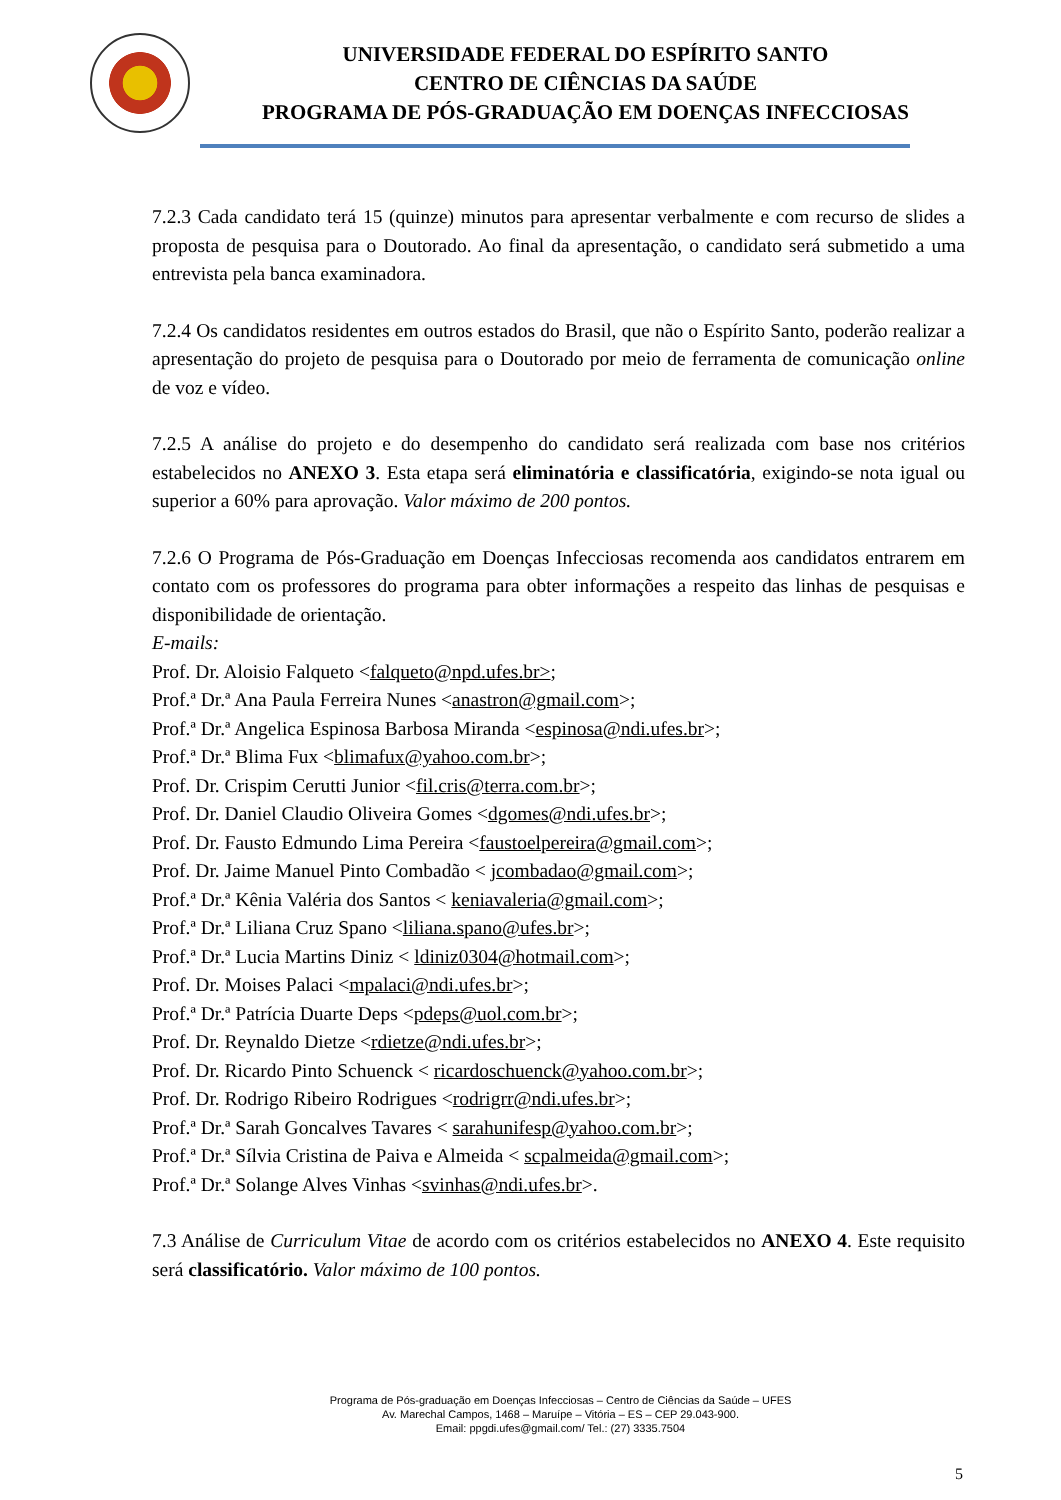UNIVERSIDADE FEDERAL DO ESPÍRITO SANTO
CENTRO DE CIÊNCIAS DA SAÚDE
PROGRAMA DE PÓS-GRADUAÇÃO EM DOENÇAS INFECCIOSAS
7.2.3 Cada candidato terá 15 (quinze) minutos para apresentar verbalmente e com recurso de slides a proposta de pesquisa para o Doutorado. Ao final da apresentação, o candidato será submetido a uma entrevista pela banca examinadora.
7.2.4 Os candidatos residentes em outros estados do Brasil, que não o Espírito Santo, poderão realizar a apresentação do projeto de pesquisa para o Doutorado por meio de ferramenta de comunicação online de voz e vídeo.
7.2.5 A análise do projeto e do desempenho do candidato será realizada com base nos critérios estabelecidos no ANEXO 3. Esta etapa será eliminatória e classificatória, exigindo-se nota igual ou superior a 60% para aprovação. Valor máximo de 200 pontos.
7.2.6 O Programa de Pós-Graduação em Doenças Infecciosas recomenda aos candidatos entrarem em contato com os professores do programa para obter informações a respeito das linhas de pesquisas e disponibilidade de orientação.
E-mails:
Prof. Dr. Aloisio Falqueto <falqueto@npd.ufes.br>;
Prof.ª Dr.ª Ana Paula Ferreira Nunes <anastron@gmail.com>;
Prof.ª Dr.ª Angelica Espinosa Barbosa Miranda <espinosa@ndi.ufes.br>;
Prof.ª Dr.ª Blima Fux <blimafux@yahoo.com.br>;
Prof. Dr. Crispim Cerutti Junior <fil.cris@terra.com.br>;
Prof. Dr. Daniel Claudio Oliveira Gomes <dgomes@ndi.ufes.br>;
Prof. Dr. Fausto Edmundo Lima Pereira <faustoelpereira@gmail.com>;
Prof. Dr. Jaime Manuel Pinto Combadão < jcombadao@gmail.com>;
Prof.ª Dr.ª Kênia Valéria dos Santos < keniavaleria@gmail.com>;
Prof.ª Dr.ª Liliana Cruz Spano <liliana.spano@ufes.br>;
Prof.ª Dr.ª Lucia Martins Diniz < ldiniz0304@hotmail.com>;
Prof. Dr. Moises Palaci <mpalaci@ndi.ufes.br>;
Prof.ª Dr.ª Patrícia Duarte Deps <pdeps@uol.com.br>;
Prof. Dr. Reynaldo Dietze <rdietze@ndi.ufes.br>;
Prof. Dr. Ricardo Pinto Schuenck < ricardoschuenck@yahoo.com.br>;
Prof. Dr. Rodrigo Ribeiro Rodrigues <rodrigrr@ndi.ufes.br>;
Prof.ª Dr.ª Sarah Goncalves Tavares < sarahunifesp@yahoo.com.br>;
Prof.ª Dr.ª Sílvia Cristina de Paiva e Almeida < scpalmeida@gmail.com>;
Prof.ª Dr.ª Solange Alves Vinhas <svinhas@ndi.ufes.br>.
7.3 Análise de Curriculum Vitae de acordo com os critérios estabelecidos no ANEXO 4. Este requisito será classificatório. Valor máximo de 100 pontos.
Programa de Pós-graduação em Doenças Infecciosas – Centro de Ciências da Saúde – UFES
Av. Marechal Campos, 1468 – Maruípe – Vitória – ES – CEP 29.043-900.
Email: ppgdi.ufes@gmail.com/ Tel.: (27) 3335.7504
5